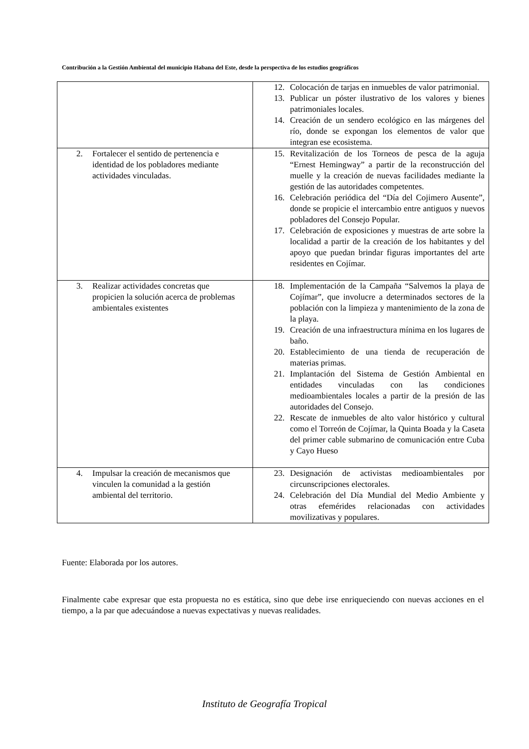Contribución a la Gestión Ambiental del municipio Habana del Este, desde la perspectiva de los estudios geográficos
| | 12. Colocación de tarjas en inmuebles de valor patrimonial. 13. Publicar un póster ilustrativo de los valores y bienes patrimoniales locales. 14. Creación de un sendero ecológico en las márgenes del río, donde se expongan los elementos de valor que integran ese ecosistema. |
| 2. Fortalecer el sentido de pertenencia e identidad de los pobladores mediante actividades vinculadas. | 15. Revitalización de los Torneos de pesca de la aguja “Ernest Hemingway” a partir de la reconstrucción del muelle y la creación de nuevas facilidades mediante la gestión de las autoridades competentes. 16. Celebración periódica del “Día del Cojimero Ausente”, donde se propicie el intercambio entre antiguos y nuevos pobladores del Consejo Popular. 17. Celebración de exposiciones y muestras de arte sobre la localidad a partir de la creación de los habitantes y del apoyo que puedan brindar figuras importantes del arte residentes en Cojímar. |
| 3. Realizar actividades concretas que propicien la solución acerca de problemas ambientales existentes | 18. Implementación de la Campaña “Salvemos la playa de Cojímar”, que involucre a determinados sectores de la población con la limpieza y mantenimiento de la zona de la playa. 19. Creación de una infraestructura mínima en los lugares de baño. 20. Establecimiento de una tienda de recuperación de materias primas. 21. Implantación del Sistema de Gestión Ambiental en entidades vinculadas con las condiciones medioambientales locales a partir de la presión de las autoridades del Consejo. 22. Rescate de inmuebles de alto valor histórico y cultural como el Torreón de Cojímar, la Quinta Boada y la Caseta del primer cable submarino de comunicación entre Cuba y Cayo Hueso |
| 4. Impulsar la creación de mecanismos que vinculen la comunidad a la gestión ambiental del territorio. | 23. Designación de activistas medioambientales por circunscripciones electorales. 24. Celebración del Día Mundial del Medio Ambiente y otras efemérides relacionadas con actividades movilizativas y populares. |
Fuente: Elaborada por los autores.
Finalmente cabe expresar que esta propuesta no es estática, sino que debe irse enriqueciendo con nuevas acciones en el tiempo, a la par que adecuándose a nuevas expectativas y nuevas realidades.
Instituto de Geografía Tropical